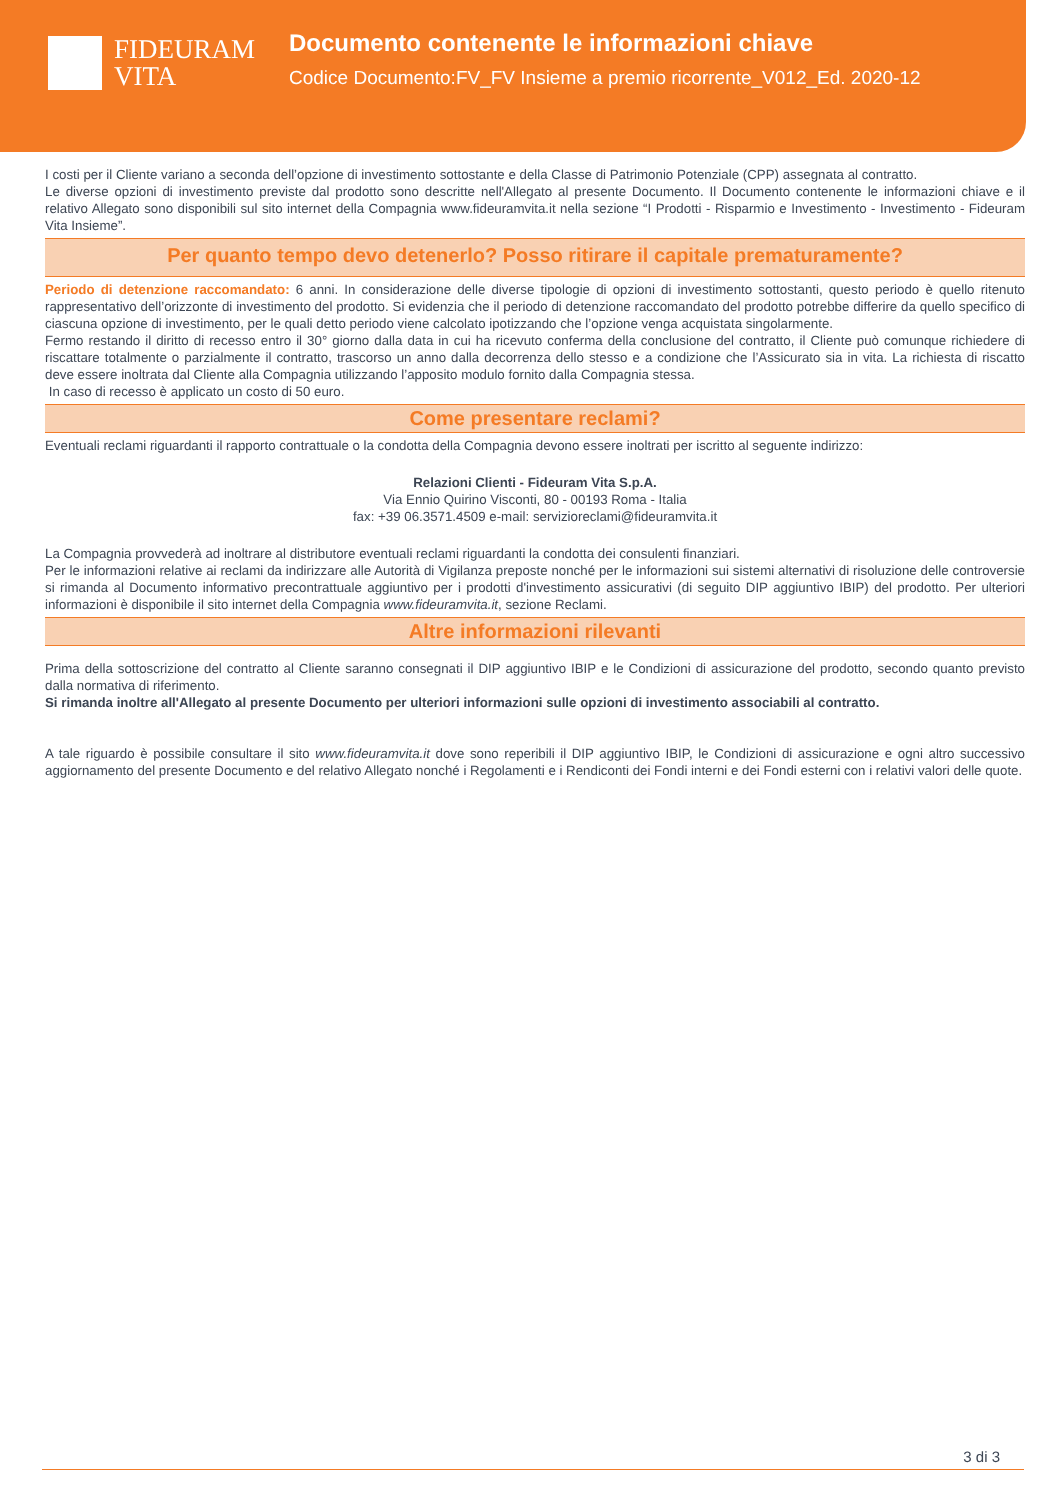FIDEURAM
VITA
Documento contenente le informazioni chiave
Codice Documento:FV_FV Insieme a premio ricorrente_V012_Ed. 2020-12
I costi per il Cliente variano a seconda dell’opzione di investimento sottostante e della Classe di Patrimonio Potenziale (CPP) assegnata al contratto.
Le diverse opzioni di investimento previste dal prodotto sono descritte nell'Allegato al presente Documento. Il Documento contenente le informazioni chiave e il relativo Allegato sono disponibili sul sito internet della Compagnia www.fideuramvita.it nella sezione “I Prodotti - Risparmio e Investimento - Investimento - Fideuram Vita Insieme”.
Per quanto tempo devo detenerlo? Posso ritirare il capitale prematuramente?
Periodo di detenzione raccomandato: 6 anni. In considerazione delle diverse tipologie di opzioni di investimento sottostanti, questo periodo è quello ritenuto rappresentativo dell’orizzonte di investimento del prodotto. Si evidenzia che il periodo di detenzione raccomandato del prodotto potrebbe differire da quello specifico di ciascuna opzione di investimento, per le quali detto periodo viene calcolato ipotizzando che l’opzione venga acquistata singolarmente.
Fermo restando il diritto di recesso entro il 30° giorno dalla data in cui ha ricevuto conferma della conclusione del contratto, il Cliente può comunque richiedere di riscattare totalmente o parzialmente il contratto, trascorso un anno dalla decorrenza dello stesso e a condizione che l’Assicurato sia in vita. La richiesta di riscatto deve essere inoltrata dal Cliente alla Compagnia utilizzando l’apposito modulo fornito dalla Compagnia stessa.
In caso di recesso è applicato un costo di 50 euro.
Come presentare reclami?
Eventuali reclami riguardanti il rapporto contrattuale o la condotta della Compagnia devono essere inoltrati per iscritto al seguente indirizzo:
Relazioni Clienti - Fideuram Vita S.p.A.
Via Ennio Quirino Visconti, 80 - 00193 Roma - Italia
fax: +39 06.3571.4509 e-mail: servizioreclami@fideuramvita.it
La Compagnia provvederà ad inoltrare al distributore eventuali reclami riguardanti la condotta dei consulenti finanziari.
Per le informazioni relative ai reclami da indirizzare alle Autorità di Vigilanza preposte nonché per le informazioni sui sistemi alternativi di risoluzione delle controversie si rimanda al Documento informativo precontrattuale aggiuntivo per i prodotti d'investimento assicurativi (di seguito DIP aggiuntivo IBIP) del prodotto. Per ulteriori informazioni è disponibile il sito internet della Compagnia www.fideuramvita.it, sezione Reclami.
Altre informazioni rilevanti
Prima della sottoscrizione del contratto al Cliente saranno consegnati il DIP aggiuntivo IBIP e le Condizioni di assicurazione del prodotto, secondo quanto previsto dalla normativa di riferimento.
Si rimanda inoltre all'Allegato al presente Documento per ulteriori informazioni sulle opzioni di investimento associabili al contratto.
A tale riguardo è possibile consultare il sito www.fideuramvita.it dove sono reperibili il DIP aggiuntivo IBIP, le Condizioni di assicurazione e ogni altro successivo aggiornamento del presente Documento e del relativo Allegato nonché i Regolamenti e i Rendiconti dei Fondi interni e dei Fondi esterni con i relativi valori delle quote.
3 di 3